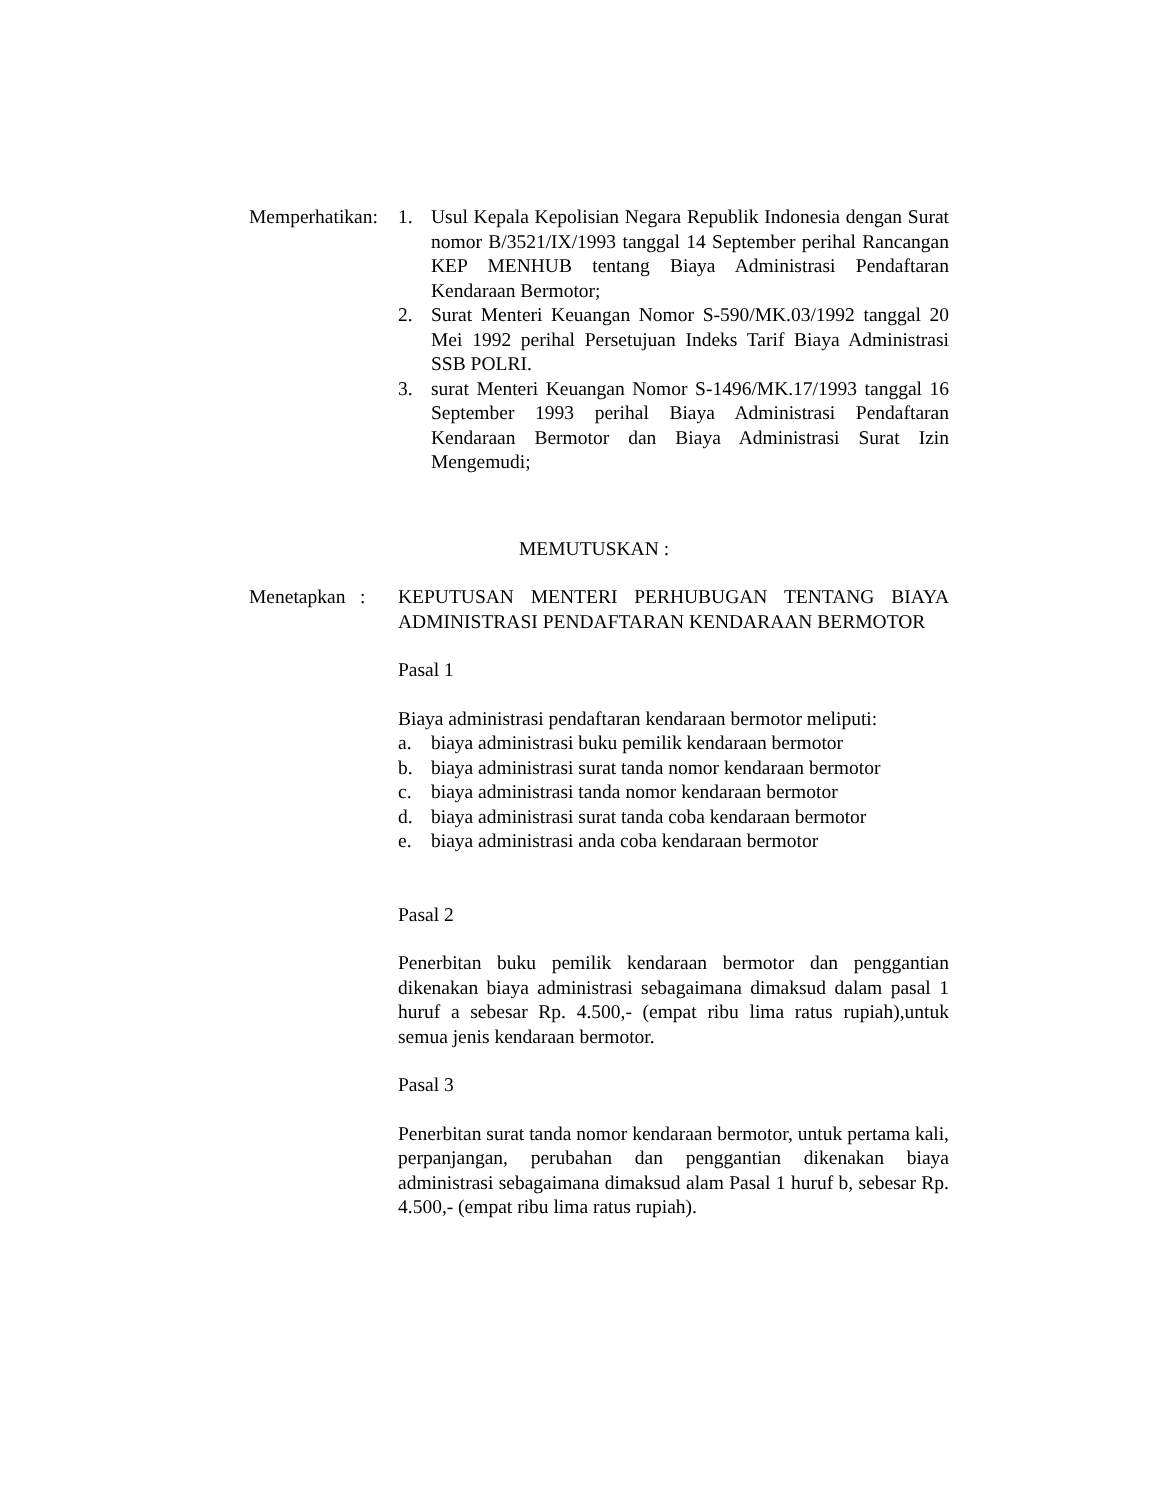Memperhatikan:
1. Usul Kepala Kepolisian Negara Republik Indonesia dengan Surat nomor B/3521/IX/1993 tanggal 14 September perihal Rancangan KEP MENHUB tentang Biaya Administrasi Pendaftaran Kendaraan Bermotor;
2. Surat Menteri Keuangan Nomor S-590/MK.03/1992 tanggal 20 Mei 1992 perihal Persetujuan Indeks Tarif Biaya Administrasi SSB POLRI.
3. surat Menteri Keuangan Nomor S-1496/MK.17/1993 tanggal 16 September 1993 perihal Biaya Administrasi Pendaftaran Kendaraan Bermotor dan Biaya Administrasi Surat Izin Mengemudi;
MEMUTUSKAN :
Menetapkan :
KEPUTUSAN MENTERI PERHUBUGAN TENTANG BIAYA ADMINISTRASI PENDAFTARAN KENDARAAN BERMOTOR
Pasal 1
Biaya administrasi pendaftaran kendaraan bermotor meliputi:
a. biaya administrasi buku pemilik kendaraan bermotor
b. biaya administrasi surat tanda nomor kendaraan bermotor
c. biaya administrasi tanda nomor kendaraan bermotor
d. biaya administrasi surat tanda coba kendaraan bermotor
e. biaya administrasi anda coba kendaraan bermotor
Pasal 2
Penerbitan buku pemilik kendaraan bermotor dan penggantian dikenakan biaya administrasi sebagaimana dimaksud dalam pasal 1 huruf a sebesar Rp. 4.500,- (empat ribu lima ratus rupiah),untuk semua jenis kendaraan bermotor.
Pasal 3
Penerbitan surat tanda nomor kendaraan bermotor, untuk pertama kali, perpanjangan, perubahan dan penggantian dikenakan biaya administrasi sebagaimana dimaksud alam Pasal 1 huruf b, sebesar Rp. 4.500,- (empat ribu lima ratus rupiah).